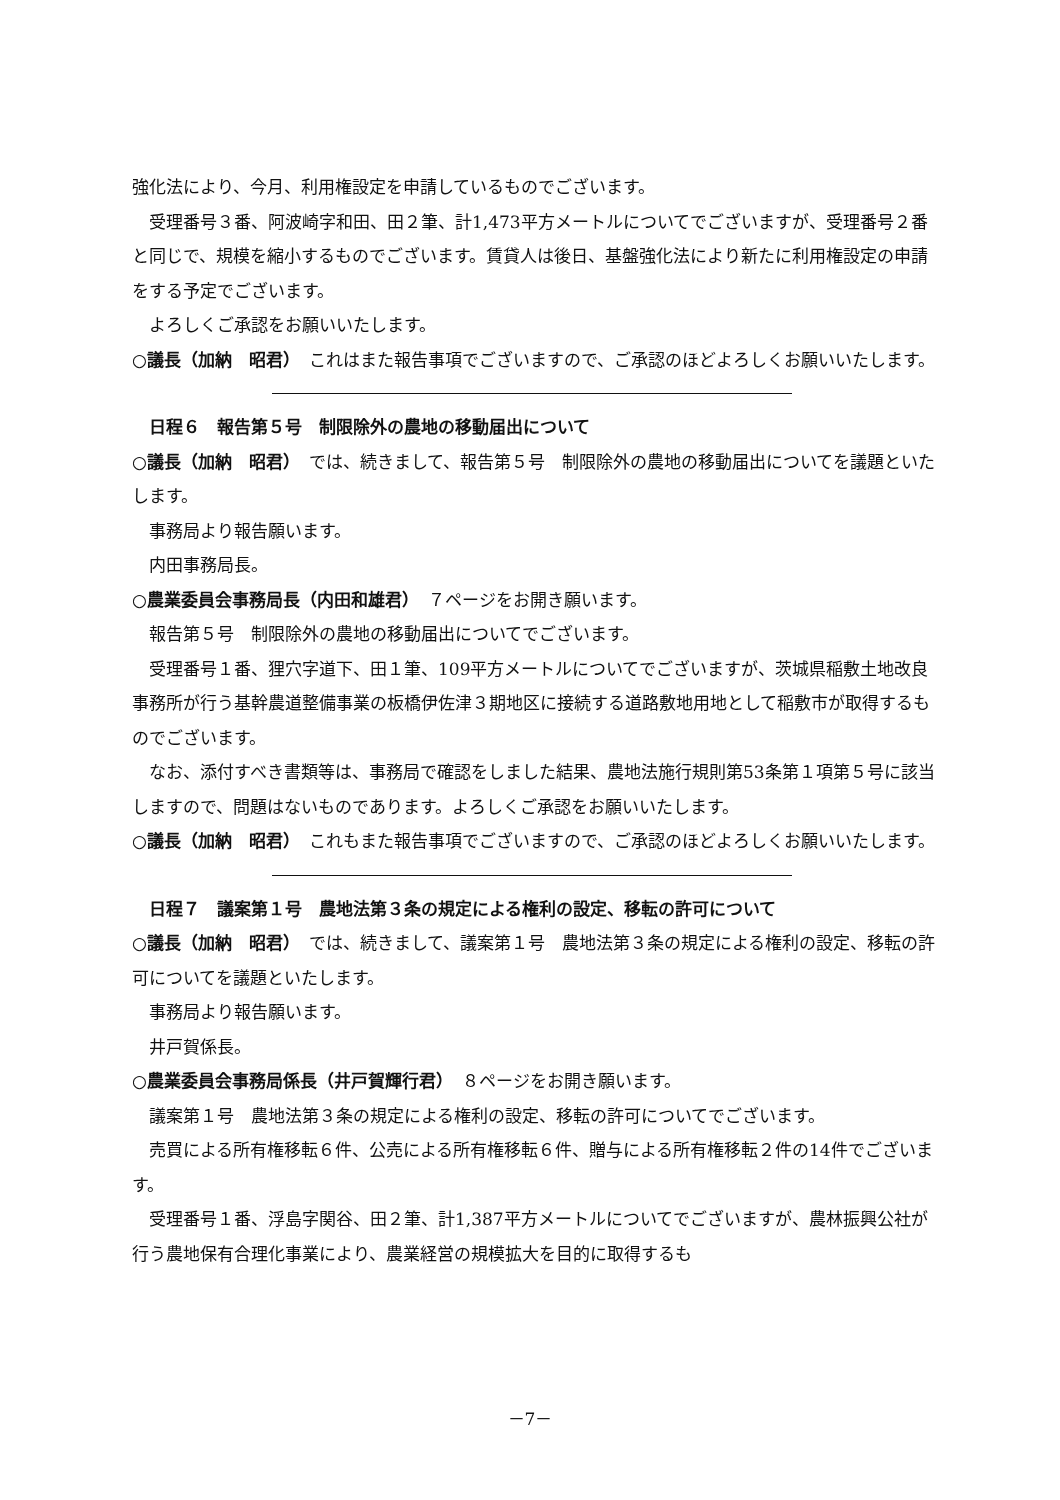強化法により、今月、利用権設定を申請しているものでございます。
受理番号３番、阿波崎字和田、田２筆、計1,473平方メートルについてでございますが、受理番号２番と同じで、規模を縮小するものでございます。賃貸人は後日、基盤強化法により新たに利用権設定の申請をする予定でございます。
よろしくご承認をお願いいたします。
○議長（加納　昭君）　これはまた報告事項でございますので、ご承認のほどよろしくお願いいたします。
日程６　報告第５号　制限除外の農地の移動届出について
○議長（加納　昭君）　では、続きまして、報告第５号　制限除外の農地の移動届出についてを議題といたします。
事務局より報告願います。
内田事務局長。
○農業委員会事務局長（内田和雄君）　７ページをお開き願います。
報告第５号　制限除外の農地の移動届出についてでございます。
受理番号１番、狸穴字道下、田１筆、109平方メートルについてでございますが、茨城県稲敷土地改良事務所が行う基幹農道整備事業の板橋伊佐津３期地区に接続する道路敷地用地として稲敷市が取得するものでございます。
なお、添付すべき書類等は、事務局で確認をしました結果、農地法施行規則第53条第１項第５号に該当しますので、問題はないものであります。よろしくご承認をお願いいたします。
○議長（加納　昭君）　これもまた報告事項でございますので、ご承認のほどよろしくお願いいたします。
日程７　議案第１号　農地法第３条の規定による権利の設定、移転の許可について
○議長（加納　昭君）　では、続きまして、議案第１号　農地法第３条の規定による権利の設定、移転の許可についてを議題といたします。
事務局より報告願います。
井戸賀係長。
○農業委員会事務局係長（井戸賀輝行君）　８ページをお開き願います。
議案第１号　農地法第３条の規定による権利の設定、移転の許可についてでございます。
売買による所有権移転６件、公売による所有権移転６件、贈与による所有権移転２件の14件でございます。
受理番号１番、浮島字関谷、田２筆、計1,387平方メートルについてでございますが、農林振興公社が行う農地保有合理化事業により、農業経営の規模拡大を目的に取得するも
－7－